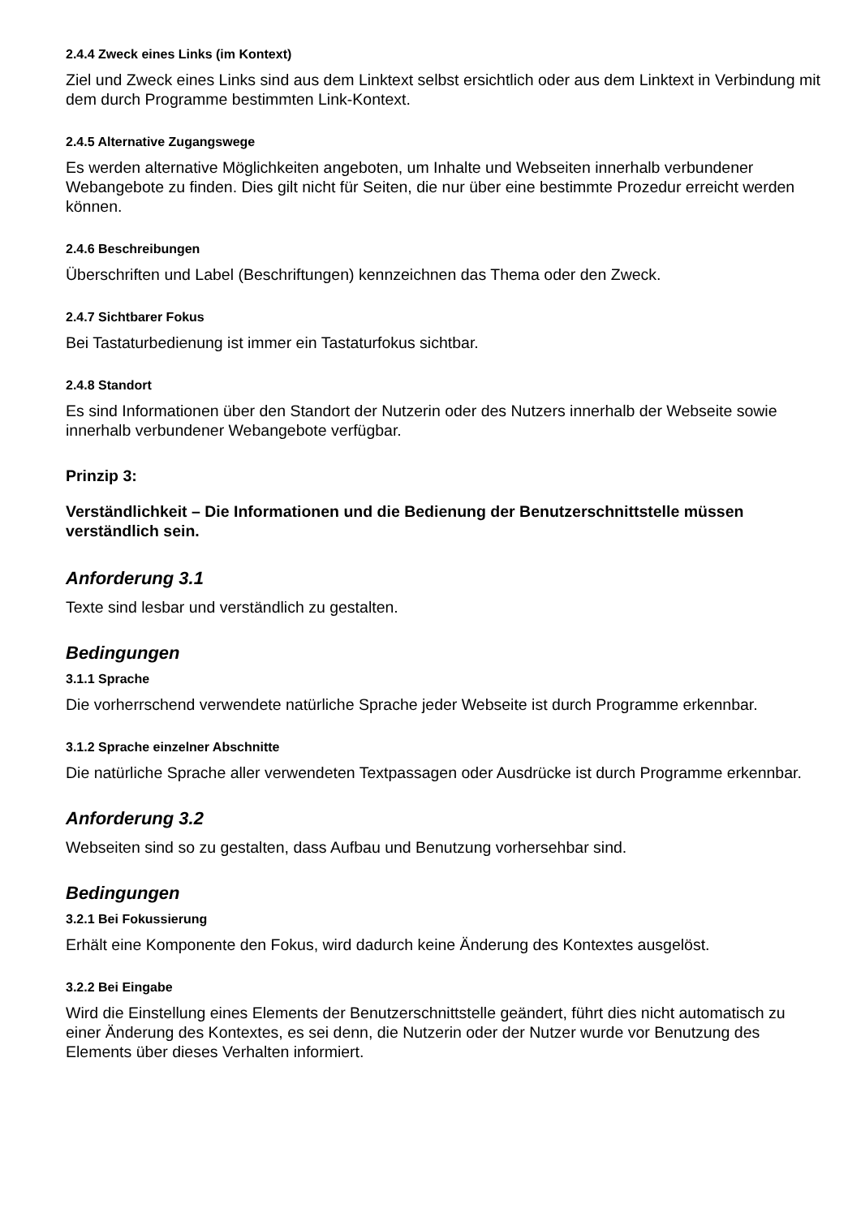2.4.4 Zweck eines Links (im Kontext)
Ziel und Zweck eines Links sind aus dem Linktext selbst ersichtlich oder aus dem Linktext in Verbindung mit dem durch Programme bestimmten Link-Kontext.
2.4.5 Alternative Zugangswege
Es werden alternative Möglichkeiten angeboten, um Inhalte und Webseiten innerhalb verbundener Webangebote zu finden. Dies gilt nicht für Seiten, die nur über eine bestimmte Prozedur erreicht werden können.
2.4.6 Beschreibungen
Überschriften und Label (Beschriftungen) kennzeichnen das Thema oder den Zweck.
2.4.7 Sichtbarer Fokus
Bei Tastaturbedienung ist immer ein Tastaturfokus sichtbar.
2.4.8 Standort
Es sind Informationen über den Standort der Nutzerin oder des Nutzers innerhalb der Webseite sowie innerhalb verbundener Webangebote verfügbar.
Prinzip 3:
Verständlichkeit – Die Informationen und die Bedienung der Benutzerschnittstelle müssen verständlich sein.
Anforderung 3.1
Texte sind lesbar und verständlich zu gestalten.
Bedingungen
3.1.1 Sprache
Die vorherrschend verwendete natürliche Sprache jeder Webseite ist durch Programme erkennbar.
3.1.2 Sprache einzelner Abschnitte
Die natürliche Sprache aller verwendeten Textpassagen oder Ausdrücke ist durch Programme erkennbar.
Anforderung 3.2
Webseiten sind so zu gestalten, dass Aufbau und Benutzung vorhersehbar sind.
Bedingungen
3.2.1 Bei Fokussierung
Erhält eine Komponente den Fokus, wird dadurch keine Änderung des Kontextes ausgelöst.
3.2.2 Bei Eingabe
Wird die Einstellung eines Elements der Benutzerschnittstelle geändert, führt dies nicht automatisch zu einer Änderung des Kontextes, es sei denn, die Nutzerin oder der Nutzer wurde vor Benutzung des Elements über dieses Verhalten informiert.